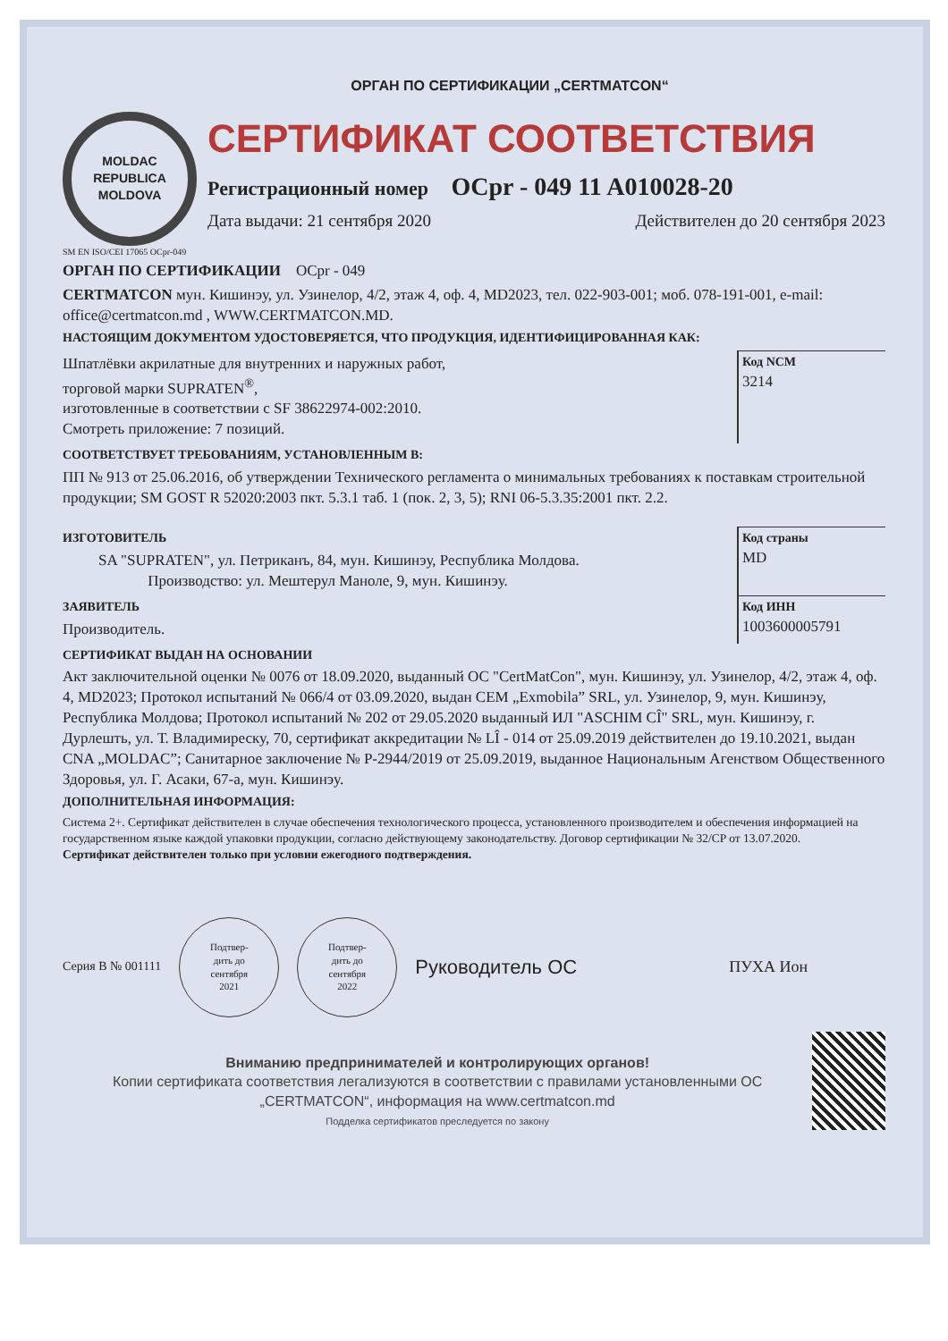ОРГАН ПО СЕРТИФИКАЦИИ „CERTMATCON“
MOLDAC
REPUBLICA MOLDOVA
СЕРТИФИКАТ СООТВЕТСТВИЯ
Регистрационный номер OCpr - 049 11 A010028-20
Дата выдачи: 21 сентября 2020 Действителен до 20 сентября 2023
SM EN ISO/CEI 17065 OCpr-049
ОРГАН ПО СЕРТИФИКАЦИИ OCpr - 049
CERTMATCON мун. Кишинэу, ул. Узинелор, 4/2, этаж 4, оф. 4, MD2023, тел. 022-903-001; моб. 078-191-001, e-mail: office@certmatcon.md , WWW.CERTMATCON.MD.
НАСТОЯЩИМ ДОКУМЕНТОМ УДОСТОВЕРЯЕТСЯ, ЧТО ПРОДУКЦИЯ, ИДЕНТИФИЦИРОВАННАЯ КАК:
Шпатлёвки акрилатные для внутренних и наружных работ,
торговой марки SUPRATEN<sup>®</sup>,
изготовленные в соответствии с SF 38622974-002:2010.
Смотреть приложение: 7 позиций.
Код NCM
3214
СООТВЕТСТВУЕТ ТРЕБОВАНИЯМ, УСТАНОВЛЕННЫМ В:
ПП № 913 от 25.06.2016, об утверждении Технического регламента о минимальных требованиях к поставкам строительной продукции; SM GOST R 52020:2003 пкт. 5.3.1 таб. 1 (пок. 2, 3, 5); RNI 06-5.3.35:2001 пкт. 2.2.
ИЗГОТОВИТЕЛЬ
SA "SUPRATEN", ул. Петриканъ, 84, мун. Кишинэу, Республика Молдова.
Производство: ул. Мештерул Маноле, 9, мун. Кишинэу.
Код страны
MD
ЗАЯВИТЕЛЬ
Производитель.
Код ИНН
1003600005791
СЕРТИФИКАТ ВЫДАН НА ОСНОВАНИИ
Акт заключительной оценки № 0076 от 18.09.2020, выданный ОС "CertMatCon", мун. Кишинэу, ул. Узинелор, 4/2, этаж 4, оф. 4, MD2023; Протокол испытаний № 066/4 от 03.09.2020, выдан CEM „Exmobila” SRL, ул. Узинелор, 9, мун. Кишинэу, Республика Молдова; Протокол испытаний № 202 от 29.05.2020 выданный ИЛ "ASCHIM CÎ" SRL, мун. Кишинэу, г. Дурлешть, ул. Т. Владимиреску, 70, сертификат аккредитации № LÎ - 014 от 25.09.2019 действителен до 19.10.2021, выдан CNA „MOLDAC”; Санитарное заключение № Р-2944/2019 от 25.09.2019, выданное Национальным Агенством Общественного Здоровья, ул. Г. Асаки, 67-а, мун. Кишинэу.
ДОПОЛНИТЕЛЬНАЯ ИНФОРМАЦИЯ:
Система 2+. Сертификат действителен в случае обеспечения технологического процесса, установленного производителем и обеспечения информацией на государственном языке каждой упаковки продукции, согласно действующему законодательству. Договор сертификации № 32/CP от 13.07.2020.
Сертификат действителен только при условии ежегодного подтверждения.
Серия B № 001111
Подтвер-
дить до
сентября
2021
Подтвер-
дить до
сентября
2022
Руководитель ОС
ПУХА Ион
Вниманию предпринимателей и контролирующих органов!
Копии сертификата соответствия легализуются в соответствии с правилами установленными ОС „CERTMATCON“, информация на www.certmatcon.md
Подделка сертификатов преследуется по закону